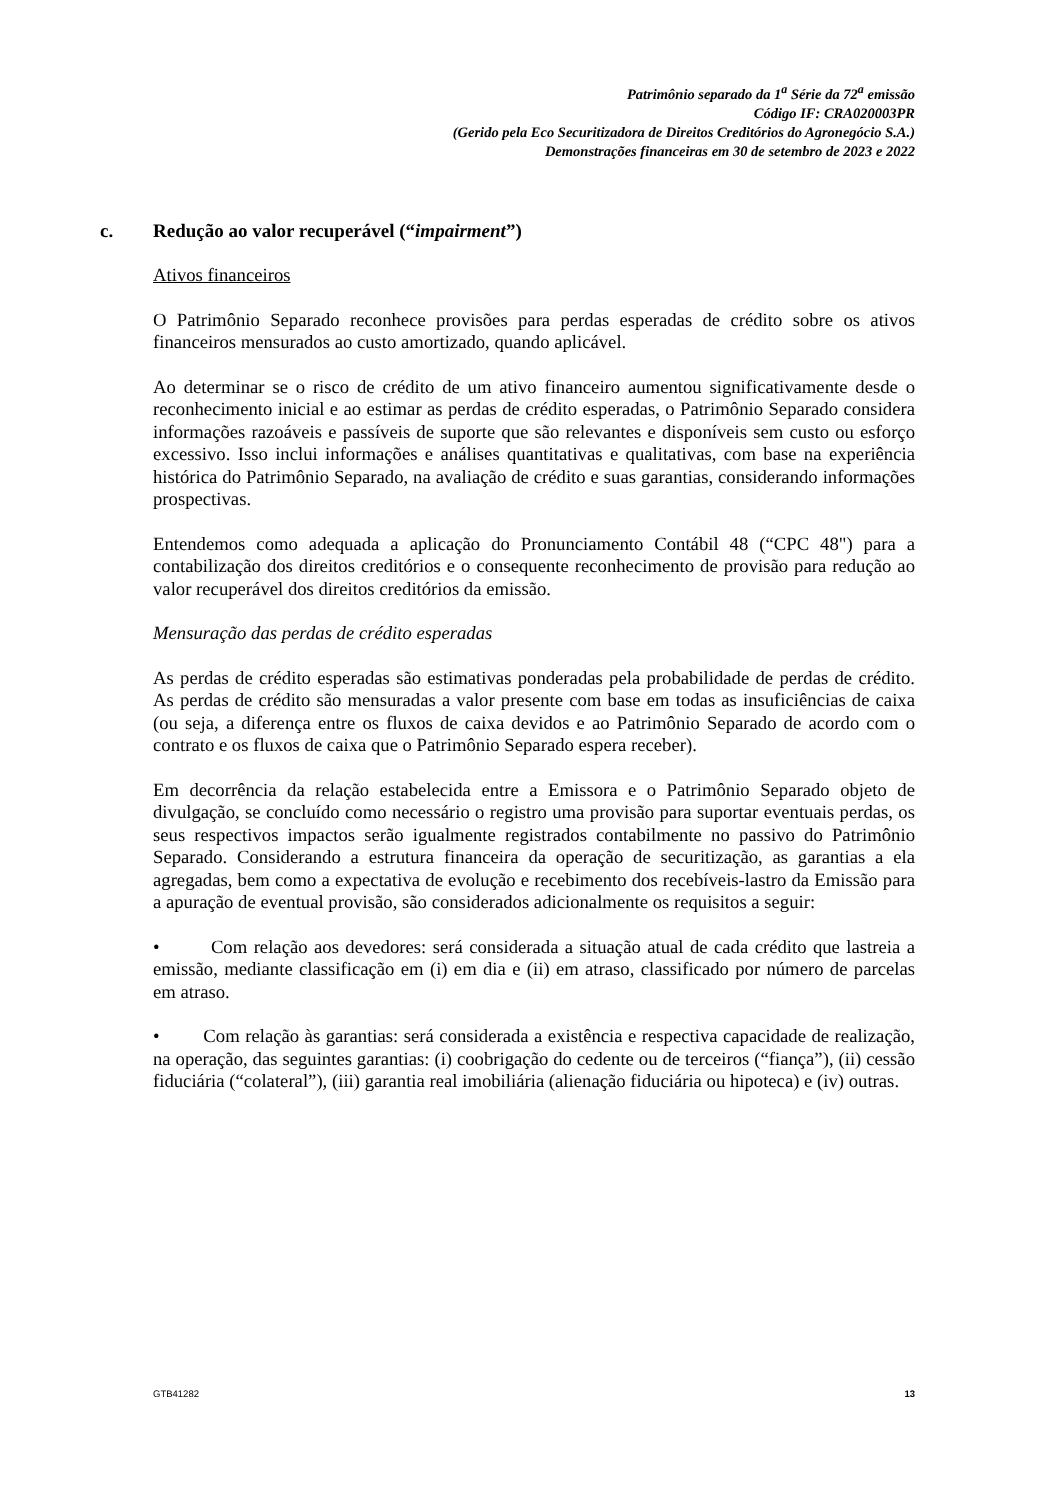Patrimônio separado da 1<sup>a</sup> Série da 72<sup>a</sup> emissão
Código IF: CRA020003PR
(Gerido pela Eco Securitizadora de Direitos Creditórios do Agronegócio S.A.)
Demonstrações financeiras em 30 de setembro de 2023 e 2022
c. Redução ao valor recuperável (“impairment”)
Ativos financeiros
O Patrimônio Separado reconhece provisões para perdas esperadas de crédito sobre os ativos financeiros mensurados ao custo amortizado, quando aplicável.
Ao determinar se o risco de crédito de um ativo financeiro aumentou significativamente desde o reconhecimento inicial e ao estimar as perdas de crédito esperadas, o Patrimônio Separado considera informações razoáveis e passíveis de suporte que são relevantes e disponíveis sem custo ou esforço excessivo. Isso inclui informações e análises quantitativas e qualitativas, com base na experiência histórica do Patrimônio Separado, na avaliação de crédito e suas garantias, considerando informações prospectivas.
Entendemos como adequada a aplicação do Pronunciamento Contábil 48 (“CPC 48") para a contabilização dos direitos creditórios e o consequente reconhecimento de provisão para redução ao valor recuperável dos direitos creditórios da emissão.
Mensuração das perdas de crédito esperadas
As perdas de crédito esperadas são estimativas ponderadas pela probabilidade de perdas de crédito. As perdas de crédito são mensuradas a valor presente com base em todas as insuficiências de caixa (ou seja, a diferença entre os fluxos de caixa devidos e ao Patrimônio Separado de acordo com o contrato e os fluxos de caixa que o Patrimônio Separado espera receber).
Em decorrência da relação estabelecida entre a Emissora e o Patrimônio Separado objeto de divulgação, se concluído como necessário o registro uma provisão para suportar eventuais perdas, os seus respectivos impactos serão igualmente registrados contabilmente no passivo do Patrimônio Separado. Considerando a estrutura financeira da operação de securitização, as garantias a ela agregadas, bem como a expectativa de evolução e recebimento dos recebíveis-lastro da Emissão para a apuração de eventual provisão, são considerados adicionalmente os requisitos a seguir:
• Com relação aos devedores: será considerada a situação atual de cada crédito que lastreia a emissão, mediante classificação em (i) em dia e (ii) em atraso, classificado por número de parcelas em atraso.
• Com relação às garantias: será considerada a existência e respectiva capacidade de realização, na operação, das seguintes garantias: (i) coobrigação do cedente ou de terceiros (“fiança”), (ii) cessão fiduciária (“colateral”), (iii) garantia real imobiliária (alienação fiduciária ou hipoteca) e (iv) outras.
GTB41282 13